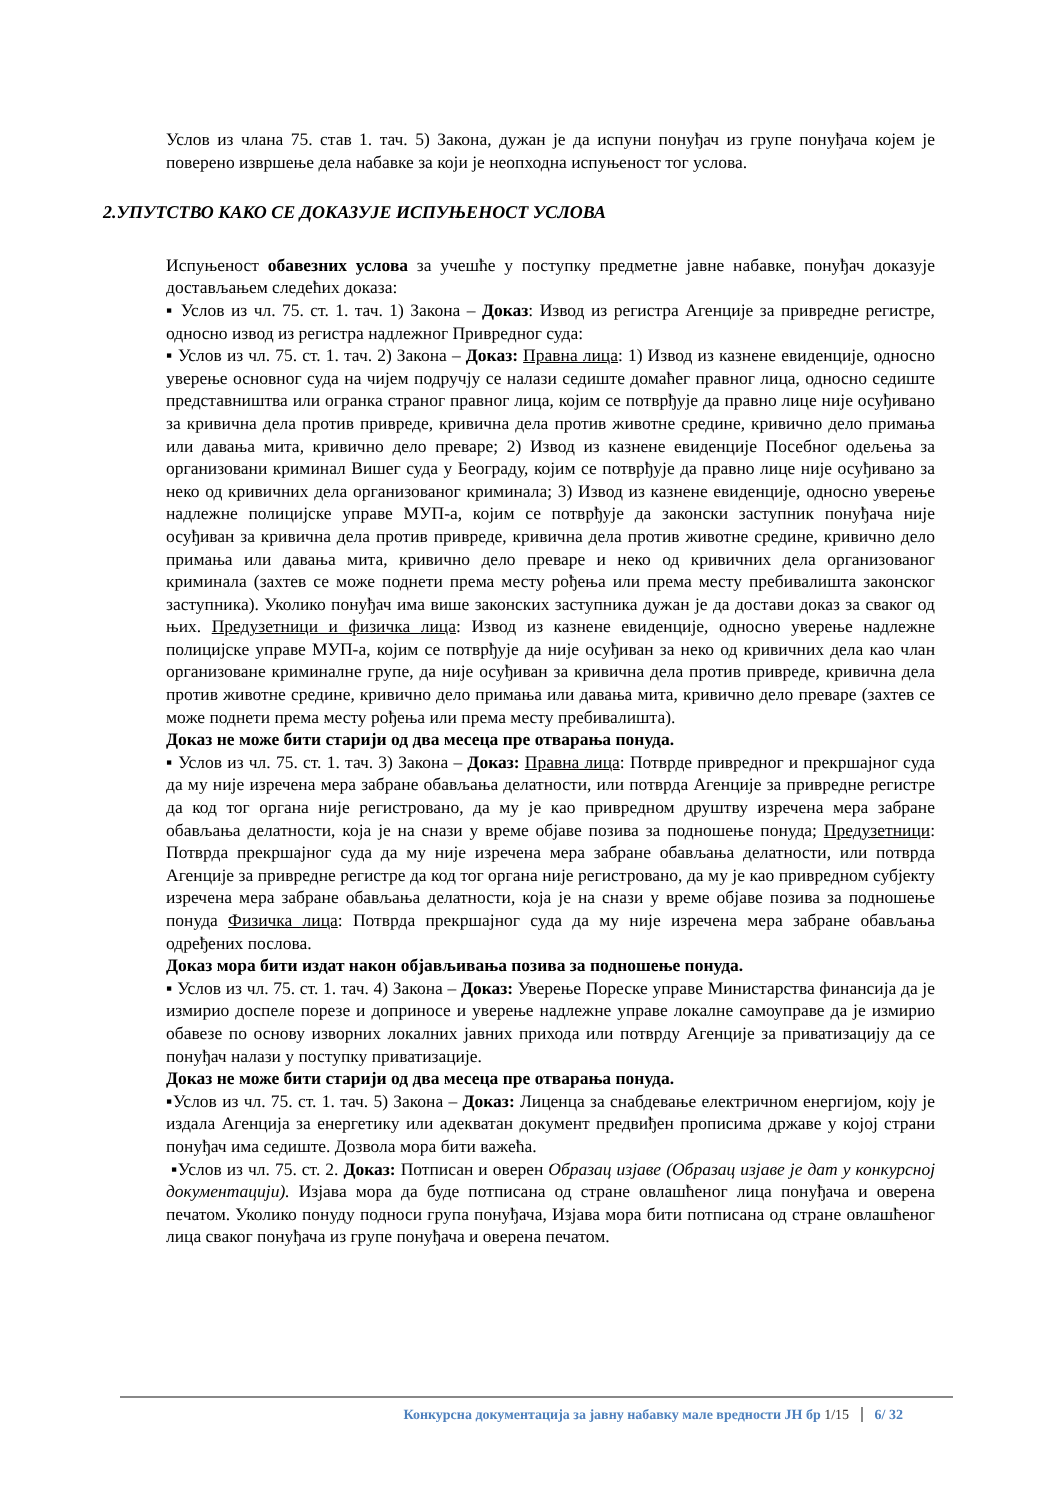Услов из члана 75. став 1. тач. 5) Закона, дужан је да испуни понуђач из групе понуђача којем је поверено извршење дела набавке за који је неопходна испуњеност тог услова.
2.УПУТСТВО КАКО СЕ ДОКАЗУЈЕ ИСПУЊЕНОСТ УСЛОВА
Испуњеност обавезних услова за учешће у поступку предметне јавне набавке, понуђач доказује достављањем следећих доказа:
▪ Услов из чл. 75. ст. 1. тач. 1) Закона – Доказ: Извод из регистра Агенције за привредне регистре, односно извод из регистра надлежног Привредног суда:
▪ Услов из чл. 75. ст. 1. тач. 2) Закона – Доказ: Правна лица: 1) Извод из казнене евиденције, односно уверење основног суда на чијем подручју се налази седиште домаћег правног лица, односно седиште представништва или огранка страног правног лица, којим се потврђује да правно лице није осуђивано за кривична дела против привреде, кривична дела против животне средине, кривично дело примања или давања мита, кривично дело преваре; 2) Извод из казнене евиденције Посебног одељења за организовани криминал Вишег суда у Београду, којим се потврђује да правно лице није осуђивано за неко од кривичних дела организованог криминала; 3) Извод из казнене евиденције, односно уверење надлежне полицијске управе МУП-а, којим се потврђује да законски заступник понуђача није осуђиван за кривична дела против привреде, кривична дела против животне средине, кривично дело примања или давања мита, кривично дело преваре и неко од кривичних дела организованог криминала (захтев се може поднети према месту рођења или према месту пребивалишта законског заступника). Уколико понуђач има више законских заступника дужан је да достави доказ за сваког од њих. Предузетници и физичка лица: Извод из казнене евиденције, односно уверење надлежне полицијске управе МУП-а, којим се потврђује да није осуђиван за неко од кривичних дела као члан организоване криминалне групе, да није осуђиван за кривична дела против привреде, кривична дела против животне средине, кривично дело примања или давања мита, кривично дело преваре (захтев се може поднети према месту рођења или према месту пребивалишта).
Доказ не може бити старији од два месеца пре отварања понуда.
▪ Услов из чл. 75. ст. 1. тач. 3) Закона – Доказ: Правна лица: Потврде привредног и прекршајног суда да му није изречена мера забране обављања делатности, или потврда Агенције за привредне регистре да код тог органа није регистровано, да му је као привредном друштву изречена мера забране обављања делатности, која је на снази у време објаве позива за подношење понуда; Предузетници: Потврда прекршајног суда да му није изречена мера забране обављања делатности, или потврда Агенције за привредне регистре да код тог органа није регистровано, да му је као привредном субјекту изречена мера забране обављања делатности, која је на снази у време објаве позива за подношење понуда Физичка лица: Потврда прекршајног суда да му није изречена мера забране обављања одређених послова.
Доказ мора бити издат након објављивања позива за подношење понуда.
▪ Услов из чл. 75. ст. 1. тач. 4) Закона – Доказ: Уверење Пореске управе Министарства финансија да је измирио доспеле порезе и доприносе и уверење надлежне управе локалне самоуправе да је измирио обавезе по основу изворних локалних јавних прихода или потврду Агенције за приватизацију да се понуђач налази у поступку приватизације.
Доказ не може бити старији од два месеца пре отварања понуда.
▪Услов из чл. 75. ст. 1. тач. 5) Закона – Доказ: Лиценца за снабдевање електричном енергијом, коју је издала Агенција за енергетику или адекватан документ предвиђен прописима државе у којој страни понуђач има седиште. Дозвола мора бити важећа.
▪Услов из чл. 75. ст. 2. Доказ: Потписан и оверен Образац изјаве (Образац изјаве је дат у конкурсној документацији). Изјава мора да буде потписана од стране овлашћеног лица понуђача и оверена печатом. Уколико понуду подноси група понуђача, Изјава мора бити потписана од стране овлашћеног лица сваког понуђача из групе понуђача и оверена печатом.
Конкурсна документација за јавну набавку мале вредности ЈН бр 1/15 6/ 32